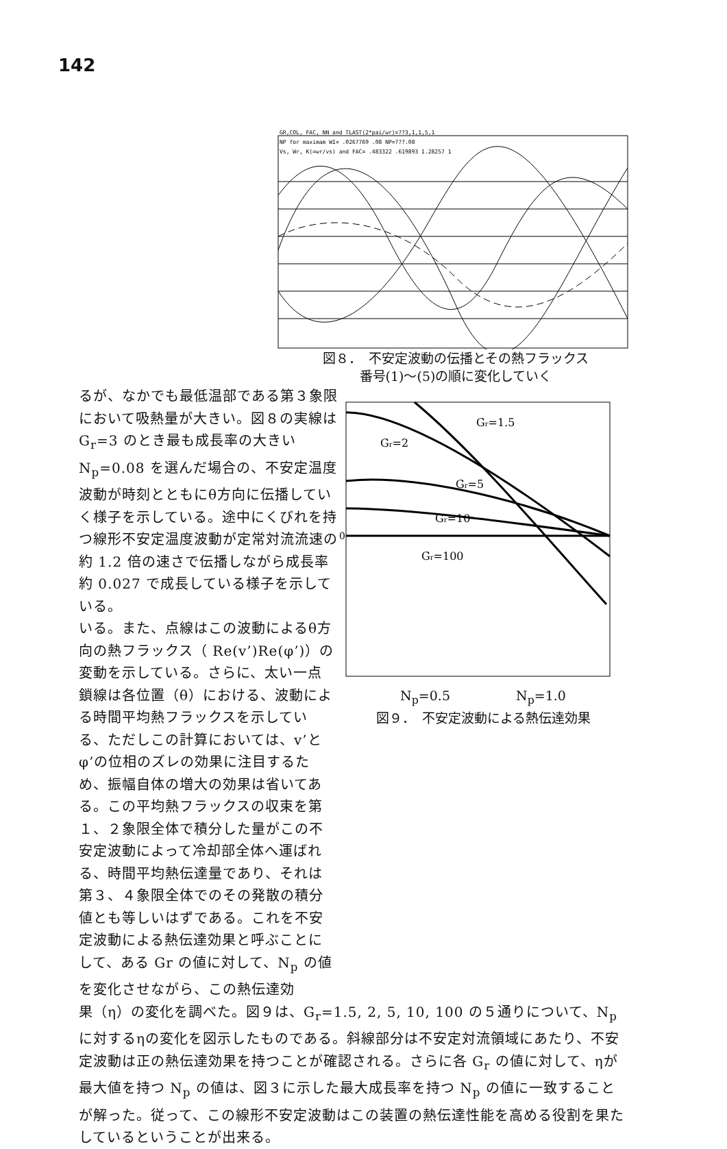142
GR,COL, FAC, NN and TLAST(2*pai/wr)=??3,1,1,5,1
NP for maximam WI= .0267769 .08 NP=???.08
Vs, Wr, K(=wr/vs) and FAC= .483322 .619893 1.28257 1
図８．　不安定波動の伝播とその熱フラックス
番号(1)～(5)の順に変化していく
るが、なかでも最低温部である第３象限において吸熱量が大きい。図８の実線は G<sub>r</sub>=3 のとき最も成長率の大きい N<sub>p</sub>=0.08 を選んだ場合の、不安定温度波動が時刻とともにθ方向に伝播していく様子を示している。途中にくびれを持つ線形不安定温度波動が定常対流流速の約 1.2 倍の速さで伝播しながら成長率約 0.027 で成長している様子を示している。
Gr=1.5
Gr=2
Gr=5
Gr=10
Gr=100
0
N<sub>p</sub>=0.5 N<sub>p</sub>=1.0
図９．　不安定波動による熱伝達効果
いる。また、点線はこの波動によるθ方向の熱フラックス（ Re(v’)Re(φ’)）の変動を示している。さらに、太い一点鎖線は各位置（θ）における、波動による時間平均熱フラックスを示している、ただしこの計算においては、v’とφ’の位相のズレの効果に注目するため、振幅自体の増大の効果は省いてある。この平均熱フラックスの収束を第１、２象限全体で積分した量がこの不安定波動によって冷却部全体へ運ばれる、時間平均熱伝達量であり、それは第３、４象限全体でのその発散の積分値とも等しいはずである。これを不安定波動による熱伝達効果と呼ぶことにして、ある Gr の値に対して、N<sub>p</sub> の値を変化させながら、この熱伝達効
果（η）の変化を調べた。図９は、G<sub>r</sub>=1.5, 2, 5, 10, 100 の５通りについて、N<sub>p</sub> に対するηの変化を図示したものである。斜線部分は不安定対流領域にあたり、不安定波動は正の熱伝達効果を持つことが確認される。さらに各 G<sub>r</sub> の値に対して、ηが最大値を持つ N<sub>p</sub> の値は、図３に示した最大成長率を持つ N<sub>p</sub> の値に一致することが解った。従って、この線形不安定波動はこの装置の熱伝達性能を高める役割を果たしているということが出来る。